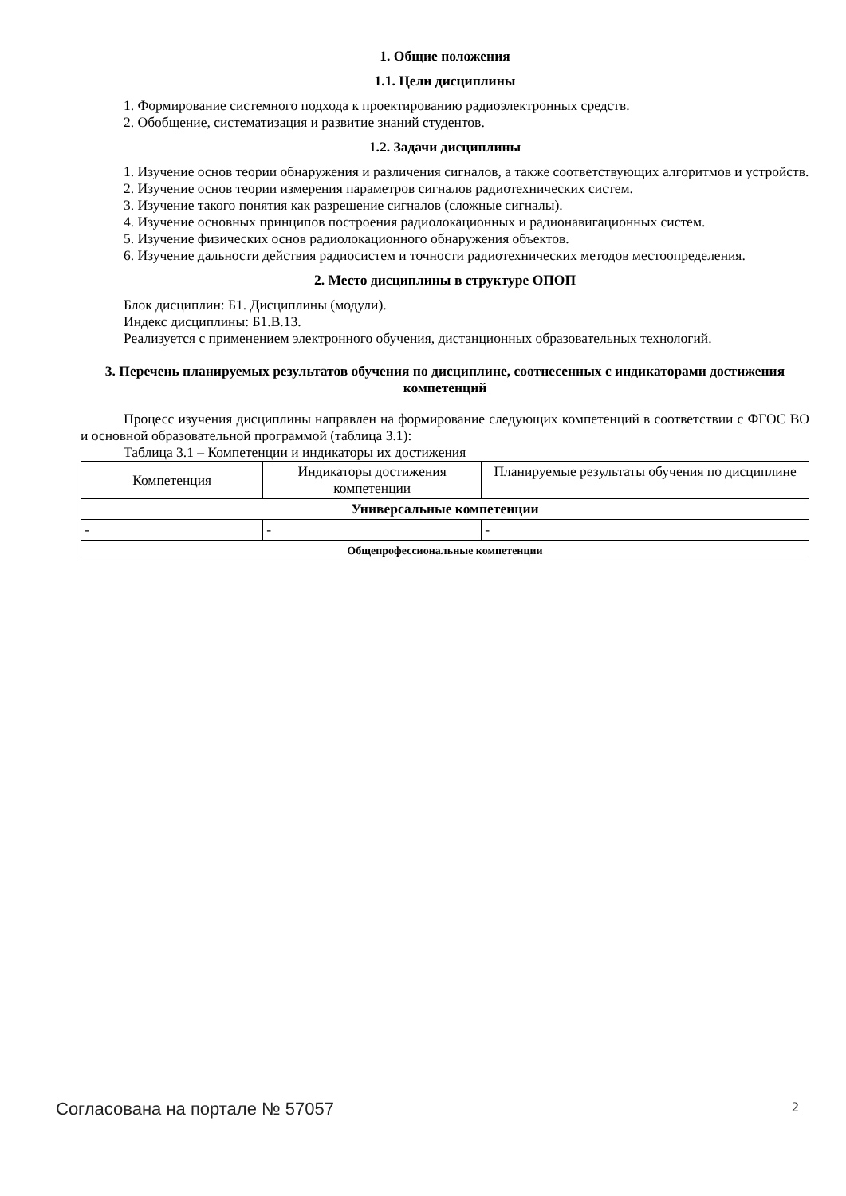1. Общие положения
1.1. Цели дисциплины
1. Формирование системного подхода к проектированию радиоэлектронных средств.
2. Обобщение, систематизация и развитие знаний студентов.
1.2. Задачи дисциплины
1. Изучение основ теории обнаружения и различения сигналов, а также соответствующих алгоритмов и устройств.
2. Изучение основ теории измерения параметров сигналов радиотехнических систем.
3. Изучение такого понятия как разрешение сигналов (сложные сигналы).
4. Изучение основных принципов построения радиолокационных и радионавигационных систем.
5. Изучение физических основ радиолокационного обнаружения объектов.
6. Изучение дальности действия радиосистем и точности радиотехнических методов местоопределения.
2. Место дисциплины в структуре ОПОП
Блок дисциплин: Б1. Дисциплины (модули).
Индекс дисциплины: Б1.В.13.
Реализуется с применением электронного обучения, дистанционных образовательных технологий.
3. Перечень планируемых результатов обучения по дисциплине, соотнесенных с индикаторами достижения компетенций
Процесс изучения дисциплины направлен на формирование следующих компетенций в соответствии с ФГОС ВО и основной образовательной программой (таблица 3.1):
Таблица 3.1 – Компетенции и индикаторы их достижения
| Компетенция | Индикаторы достижения компетенции | Планируемые результаты обучения по дисциплине |
| --- | --- | --- |
| Универсальные компетенции | | |
| - | - | - |
| Общепрофессиональные компетенции | | |
Согласована на портале № 57057 2